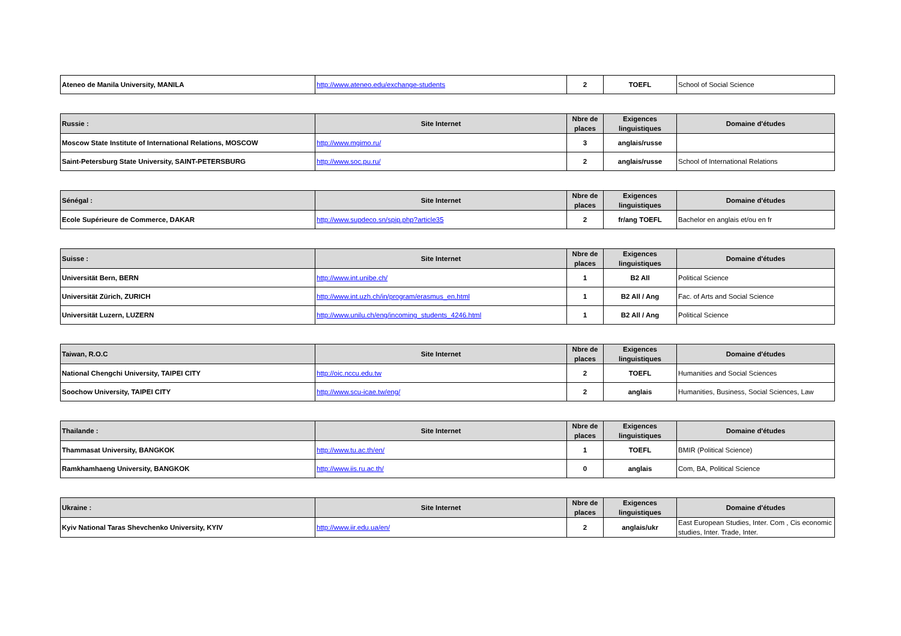| Ateneo de Manila University, MANILA | http://www.ateneo.edu/exchange-students | 2 | TOEFL | School of Social Science |
| Russie : | Site Internet | Nbre de places | Exigences linguistiques | Domaine d'études |
| --- | --- | --- | --- | --- |
| Moscow State Institute of International Relations, MOSCOW | http://www.mgimo.ru/ | 3 | anglais/russe | |
| Saint-Petersburg State University, SAINT-PETERSBURG | http://www.soc.pu.ru/ | 2 | anglais/russe | School of International Relations |
| Sénégal : | Site Internet | Nbre de places | Exigences linguistiques | Domaine d'études |
| --- | --- | --- | --- | --- |
| Ecole Supérieure de Commerce, DAKAR | http://www.supdeco.sn/spip.php?article35 | 2 | fr/ang TOEFL | Bachelor en anglais et/ou en fr |
| Suisse : | Site Internet | Nbre de places | Exigences linguistiques | Domaine d'études |
| --- | --- | --- | --- | --- |
| Universität Bern, BERN | http://www.int.unibe.ch/ | 1 | B2 All | Political Science |
| Universität Zürich, ZURICH | http://www.int.uzh.ch/in/program/erasmus_en.html | 1 | B2 All / Ang | Fac. of Arts and Social Science |
| Universität Luzern, LUZERN | http://www.unilu.ch/eng/incoming_students_4246.html | 1 | B2 All / Ang | Political Science |
| Taiwan, R.O.C | Site Internet | Nbre de places | Exigences linguistiques | Domaine d'études |
| --- | --- | --- | --- | --- |
| National Chengchi University, TAIPEI CITY | http://oic.nccu.edu.tw | 2 | TOEFL | Humanities and Social Sciences |
| Soochow University, TAIPEI CITY | http://www.scu-icae.tw/eng/ | 2 | anglais | Humanities, Business, Social Sciences, Law |
| Thailande : | Site Internet | Nbre de places | Exigences linguistiques | Domaine d'études |
| --- | --- | --- | --- | --- |
| Thammasat University, BANGKOK | http://www.tu.ac.th/en/ | 1 | TOEFL | BMIR (Political Science) |
| Ramkhamhaeng University, BANGKOK | http://www.iis.ru.ac.th/ | 0 | anglais | Com, BA, Political Science |
| Ukraine : | Site Internet | Nbre de places | Exigences linguistiques | Domaine d'études |
| --- | --- | --- | --- | --- |
| Kyiv National Taras Shevchenko University, KYIV | http://www.iir.edu.ua/en/ | 2 | anglais/ukr | East European Studies, Inter. Com , Cis economic studies, Inter. Trade, Inter. |